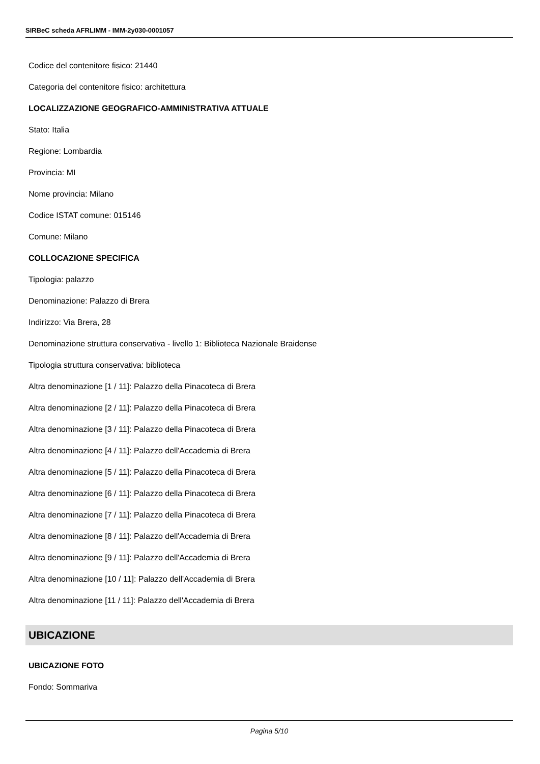SIRBeC scheda AFRLIMM - IMM-2y030-0001057
Codice del contenitore fisico: 21440
Categoria del contenitore fisico: architettura
LOCALIZZAZIONE GEOGRAFICO-AMMINISTRATIVA ATTUALE
Stato: Italia
Regione: Lombardia
Provincia: MI
Nome provincia: Milano
Codice ISTAT comune: 015146
Comune: Milano
COLLOCAZIONE SPECIFICA
Tipologia: palazzo
Denominazione: Palazzo di Brera
Indirizzo: Via Brera, 28
Denominazione struttura conservativa - livello 1: Biblioteca Nazionale Braidense
Tipologia struttura conservativa: biblioteca
Altra denominazione [1 / 11]: Palazzo della Pinacoteca di Brera
Altra denominazione [2 / 11]: Palazzo della Pinacoteca di Brera
Altra denominazione [3 / 11]: Palazzo della Pinacoteca di Brera
Altra denominazione [4 / 11]: Palazzo dell'Accademia di Brera
Altra denominazione [5 / 11]: Palazzo della Pinacoteca di Brera
Altra denominazione [6 / 11]: Palazzo della Pinacoteca di Brera
Altra denominazione [7 / 11]: Palazzo della Pinacoteca di Brera
Altra denominazione [8 / 11]: Palazzo dell'Accademia di Brera
Altra denominazione [9 / 11]: Palazzo dell'Accademia di Brera
Altra denominazione [10 / 11]: Palazzo dell'Accademia di Brera
Altra denominazione [11 / 11]: Palazzo dell'Accademia di Brera
UBICAZIONE
UBICAZIONE FOTO
Fondo: Sommariva
Pagina 5/10